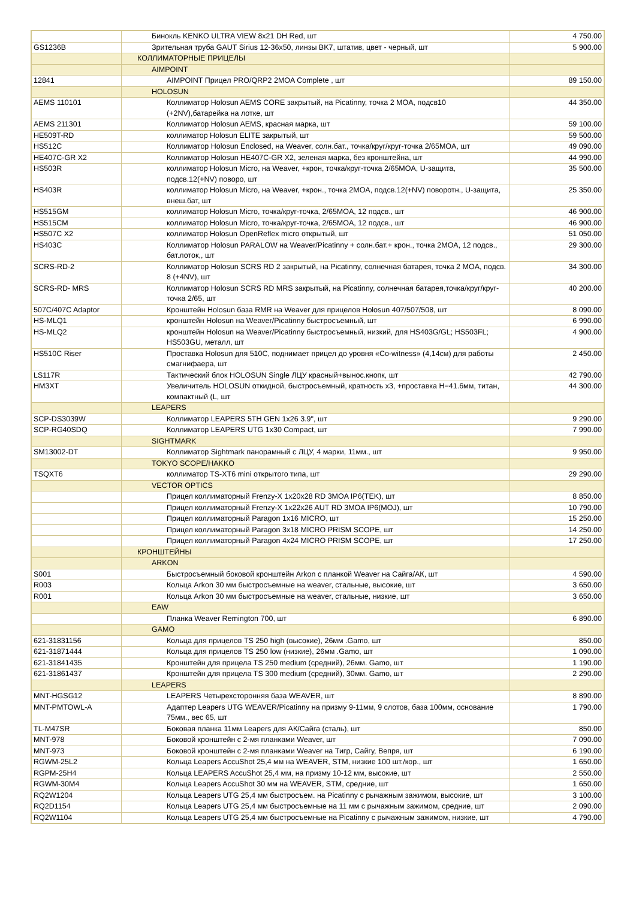| | Бинокль KENKO ULTRA VIEW 8x21 DH Red, шт | 4 750.00 |
| GS1236B | Зрительная труба GAUT Sirius 12-36x50, линзы BK7, штатив, цвет - черный, шт | 5 900.00 |
| | КОЛЛИМАТОРНЫЕ ПРИЦЕЛЫ | |
| | AIMPOINT | |
| 12841 | AIMPOINT Прицел PRO/QRP2 2MOA Complete , шт | 89 150.00 |
| | HOLOSUN | |
| AEMS 110101 | Коллиматор Holosun AEMS CORE закрытый, на Picatinny, точка 2 MOA, подсв10 (+2NV),батарейка на лотке, шт | 44 350.00 |
| AEMS 211301 | Коллиматор Holosun AEMS, красная марка, шт | 59 100.00 |
| HE509T-RD | коллиматор Holosun ELITE закрытый, шт | 59 500.00 |
| HS512C | Коллиматор Holosun Enclosed, на Weaver, солн.бат., точка/круг/круг-точка 2/65MOA, шт | 49 090.00 |
| HE407C-GR X2 | Коллиматор Holosun HE407C-GR X2, зеленая марка, без кронштейна, шт | 44 990.00 |
| HS503R | коллиматор Holosun Micro, на Weaver, +крон, точка/круг-точка 2/65MOA, U-защита, подсв.12(+NV) поворо, шт | 35 500.00 |
| HS403R | коллиматор Holosun Micro, на Weaver, +крон., точка 2MOA, подсв.12(+NV) поворотн., U-защита, внеш.бат, шт | 25 350.00 |
| HS515GM | коллиматор Holosun Micro, точка/круг-точка, 2/65MOA, 12 подсв., шт | 46 900.00 |
| HS515CM | коллиматор Holosun Micro, точка/круг-точка, 2/65MOA, 12 подсв., шт | 46 900.00 |
| HS507C X2 | коллиматор Holosun OpenReflex micro открытый, шт | 51 050.00 |
| HS403C | Коллиматор Holosun PARALOW на Weaver/Picatinny + солн.бат.+ крон., точка 2MOA, 12 подсв., бат.лоток,, шт | 29 300.00 |
| SCRS-RD-2 | Коллиматор Holosun SCRS RD 2 закрытый, на Picatinny, солнечная батарея, точка 2 MOA, подсв. 8 (+4NV), шт | 34 300.00 |
| SCRS-RD- MRS | Коллиматор Holosun SCRS RD MRS закрытый, на Picatinny, солнечная батарея,точка/круг/круг-точка 2/65, шт | 40 200.00 |
| 507C/407C Adaptor | Кронштейн Holosun база RMR на Weaver для прицелов Holosun 407/507/508, шт | 8 090.00 |
| HS-MLQ1 | кронштейн Holosun на Weaver/Picatinny быстросъемный, шт | 6 990.00 |
| HS-MLQ2 | кронштейн Holosun на Weaver/Picatinny быстросъемный, низкий, для HS403G/GL; HS503FL; HS503GU, металл, шт | 4 900.00 |
| HS510C Riser | Проставка Holosun для 510C, поднимает прицел до уровня «Co-witness» (4,14см) для работы смагнифаера, шт | 2 450.00 |
| LS117R | Тактический блок HOLOSUN Single ЛЦУ красный+вынос.кнопк, шт | 42 790.00 |
| HM3XT | Увеличитель HOLOSUN откидной, быстросъемный, кратность х3, +проставка H=41.6мм, титан, компактный (L, шт | 44 300.00 |
| | LEAPERS | |
| SCP-DS3039W | Коллиматор LEAPERS 5TH GEN 1x26 3.9", шт | 9 290.00 |
| SCP-RG40SDQ | Коллиматор LEAPERS UTG 1x30 Compact, шт | 7 990.00 |
| | SIGHTMARK | |
| SM13002-DT | Коллиматор Sightmark панорамный с ЛЦУ, 4 марки, 11мм., шт | 9 950.00 |
| | TOKYO SCOPE/HAKKO | |
| TSQXT6 | коллиматор TS-XT6 mini открытого типа, шт | 29 290.00 |
| | VECTOR OPTICS | |
| | Прицел коллиматорный Frenzy-X 1x20x28 RD 3MOA IP6(TEK), шт | 8 850.00 |
| | Прицел коллиматорный Frenzy-X 1x22x26 AUT RD 3MOA IP6(MOJ), шт | 10 790.00 |
| | Прицел коллиматорный Paragon 1x16 MICRO, шт | 15 250.00 |
| | Прицел коллиматорный Paragon 3x18 MICRO PRISM SCOPE, шт | 14 250.00 |
| | Прицел коллиматорный Paragon 4x24 MICRO PRISM SCOPE, шт | 17 250.00 |
| | КРОНШТЕЙНЫ | |
| | ARKON | |
| S001 | Быстросъемный боковой кронштейн Arkon с планкой Weaver на Сайга/АК, шт | 4 590.00 |
| R003 | Кольца Arkon 30 мм быстросъемные на weaver, стальные, высокие, шт | 3 650.00 |
| R001 | Кольца Arkon 30 мм быстросъемные на weaver, стальные, низкие, шт | 3 650.00 |
| | EAW | |
| | Планка Weaver Remington 700, шт | 6 890.00 |
| | GAMO | |
| 621-31831156 | Кольца для прицелов TS 250 high (высокие), 26мм .Gamo, шт | 850.00 |
| 621-31871444 | Кольца для прицелов TS 250 low (низкие), 26мм .Gamo, шт | 1 090.00 |
| 621-31841435 | Кронштейн для прицела TS 250 medium (средний), 26мм. Gamo, шт | 1 190.00 |
| 621-31861437 | Кронштейн для прицела TS 300 medium (средний), 30мм. Gamo, шт | 2 290.00 |
| | LEAPERS | |
| MNT-HGSG12 | LEAPERS Четырехсторонняя база WEAVER, шт | 8 890.00 |
| MNT-PMTOWL-A | Адаптер Leapers UTG WEAVER/Picatinny на призму 9-11мм, 9 слотов, база 100мм, основание 75мм., вес 65, шт | 1 790.00 |
| TL-M47SR | Боковая планка 11мм Leapers для АК/Сайга (сталь), шт | 850.00 |
| MNT-978 | Боковой кронштейн с 2-мя планками Weaver, шт | 7 090.00 |
| MNT-973 | Боковой кронштейн с 2-мя планками Weaver на Тигр, Сайгу, Вепря, шт | 6 190.00 |
| RGWM-25L2 | Кольца Leapers AccuShot 25,4 мм на WEAVER, STM, низкие 100 шт./кор., шт | 1 650.00 |
| RGPM-25H4 | Кольца LEAPERS AccuShot 25,4 мм, на призму 10-12 мм, высокие, шт | 2 550.00 |
| RGWM-30M4 | Кольца Leapers AccuShot 30 мм на WEAVER, STM, средние, шт | 1 650.00 |
| RQ2W1204 | Кольца Leapers UTG 25,4 мм быстросъем. на Picatinny с рычажным зажимом, высокие, шт | 3 100.00 |
| RQ2D1154 | Кольца Leapers UTG 25,4 мм быстросъемные на 11 мм с рычажным зажимом, средние, шт | 2 090.00 |
| RQ2W1104 | Кольца Leapers UTG 25,4 мм быстросъемные на Picatinny с рычажным зажимом, низкие, шт | 4 790.00 |